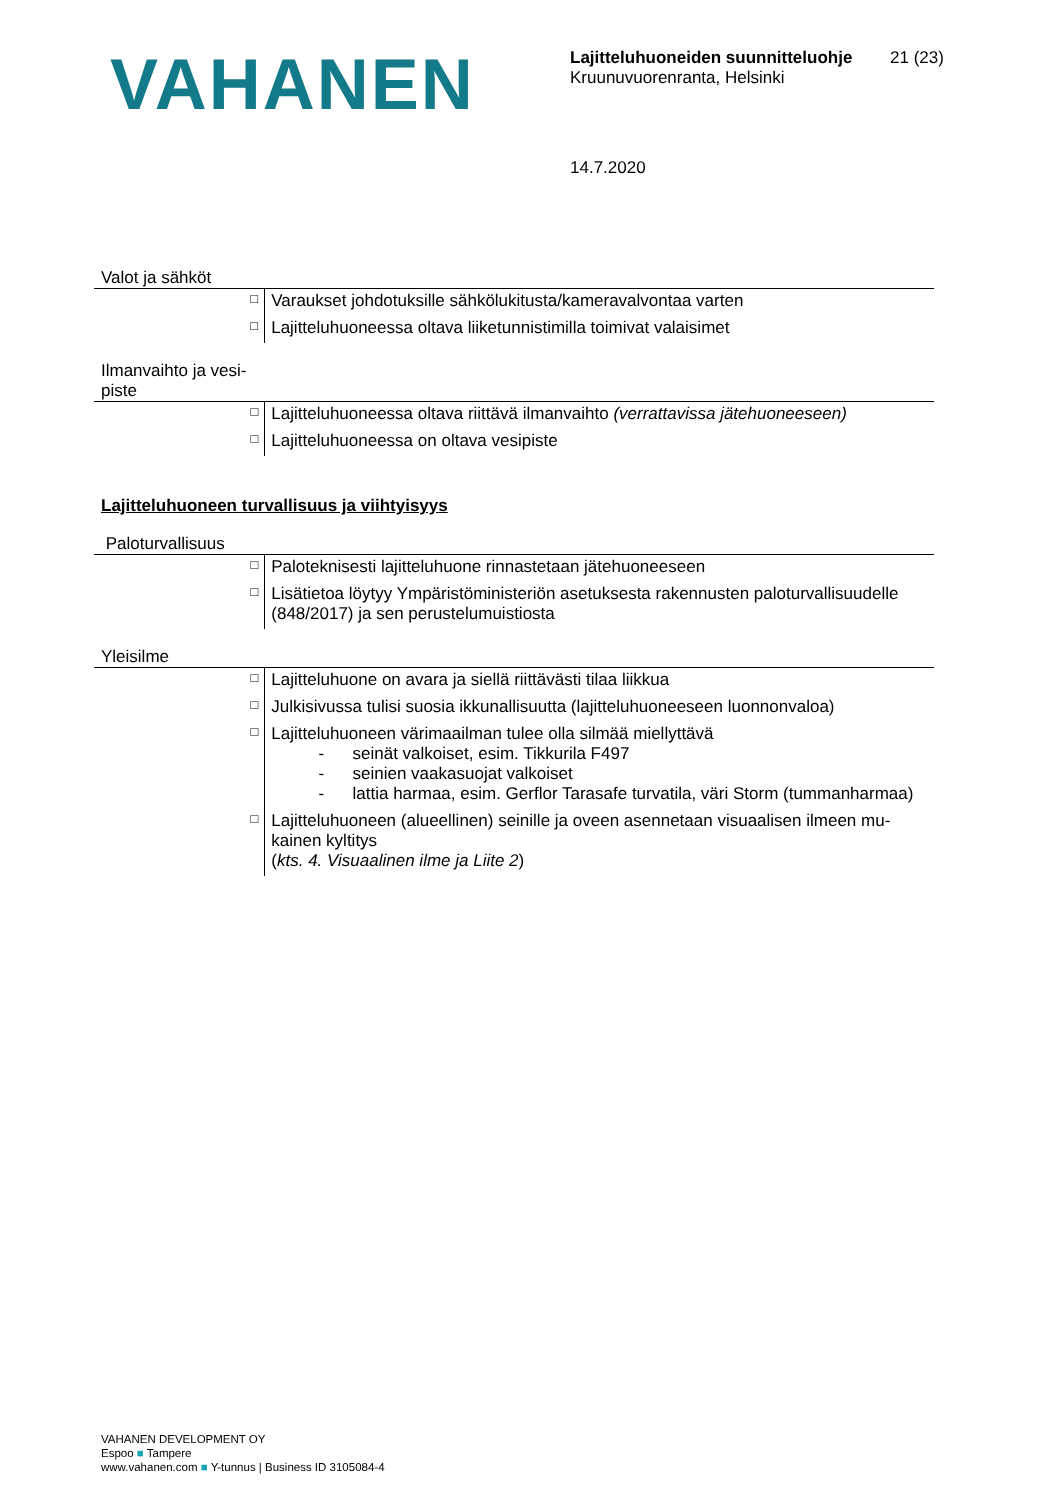VAHANEN
Lajitteluhuoneiden suunnitteluohje
Kruunuvuorenranta, Helsinki
21 (23)
14.7.2020
Valot ja sähköt
| □ | Varaukset johdotuksille sähkölukitusta/kameravalvontaa varten |
| □ | Lajitteluhuoneessa oltava liiketunnistimilla toimivat valaisimet |
Ilmanvaihto ja vesi-
piste
| □ | Lajitteluhuoneessa oltava riittävä ilmanvaihto (verrattavissa jätehuoneeseen) |
| □ | Lajitteluhuoneessa on oltava vesipiste |
Lajitteluhuoneen turvallisuus ja viihtyisyys
Paloturvallisuus
| □ | Paloteknisesti lajitteluhuone rinnastetaan jätehuoneeseen |
| □ | Lisätietoa löytyy Ympäristöministeriön asetuksesta rakennusten paloturvallisuudelle (848/2017) ja sen perustelumuistiosta |
Yleisilme
| □ | Lajitteluhuone on avara ja siellä riittävästi tilaa liikkua |
| □ | Julkisivussa tulisi suosia ikkunallisuutta (lajitteluhuoneeseen luonnonvaloa) |
| □ | Lajitteluhuoneen värimaailman tulee olla silmää miellyttävä - seinät valkoiset, esim. Tikkurila F497 - seinien vaakasuojat valkoiset - lattia harmaa, esim. Gerflor Tarasafe turvatila, väri Storm (tummanharmaa) |
| □ | Lajitteluhuoneen (alueellinen) seinille ja oveen asennetaan visuaalisen ilmeen mu-kainen kyltitys ( kts. 4. Visuaalinen ilme ja Liite 2 ) |
VAHANEN DEVELOPMENT OY
Espoo ■ Tampere
www.vahanen.com ■ Y-tunnus | Business ID 3105084-4